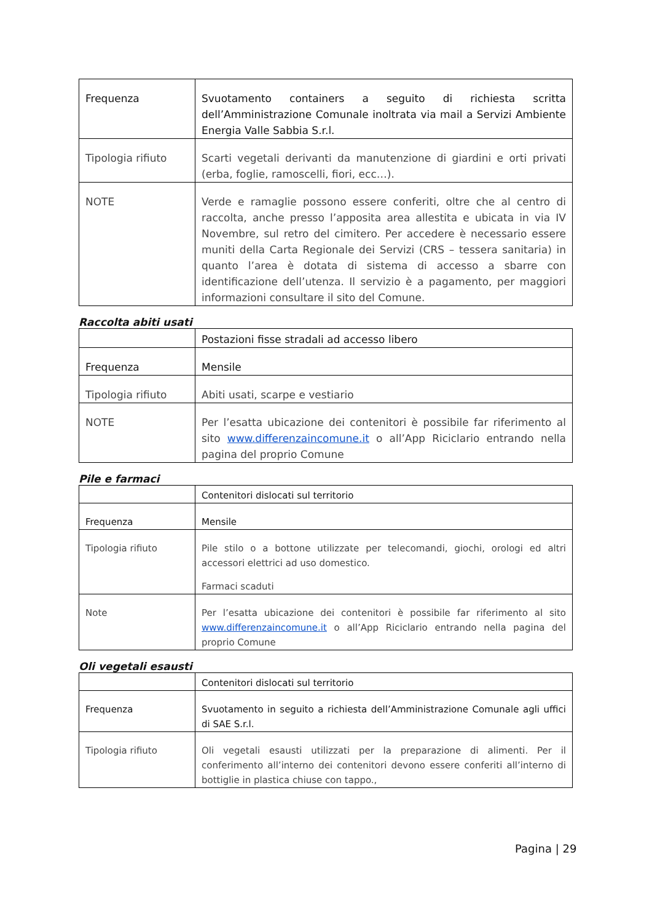| Frequenza | Svuotamento containers a seguito di richiesta scritta dell’Amministrazione Comunale inoltrata via mail a Servizi Ambiente Energia Valle Sabbia S.r.l. |
| Tipologia rifiuto | Scarti vegetali derivanti da manutenzione di giardini e orti privati (erba, foglie, ramoscelli, fiori, ecc…). |
| NOTE | Verde e ramaglie possono essere conferiti, oltre che al centro di raccolta, anche presso l’apposita area allestita e ubicata in via IV Novembre, sul retro del cimitero. Per accedere è necessario essere muniti della Carta Regionale dei Servizi (CRS – tessera sanitaria) in quanto l’area è dotata di sistema di accesso a sbarre con identificazione dell’utenza. Il servizio è a pagamento, per maggiori informazioni consultare il sito del Comune. |
Raccolta abiti usati
| | Postazioni fisse stradali ad accesso libero |
| Frequenza | Mensile |
| Tipologia rifiuto | Abiti usati, scarpe e vestiario |
| NOTE | Per l’esatta ubicazione dei contenitori è possibile far riferimento al sito www.differenzaincomune.it o all’App Riciclario entrando nella pagina del proprio Comune |
Pile e farmaci
| | Contenitori dislocati sul territorio |
| Frequenza | Mensile |
| Tipologia rifiuto | Pile stilo o a bottone utilizzate per telecomandi, giochi, orologi ed altri accessori elettrici ad uso domestico. Farmaci scaduti |
| Note | Per l’esatta ubicazione dei contenitori è possibile far riferimento al sito www.differenzaincomune.it o all’App Riciclario entrando nella pagina del proprio Comune |
Oli vegetali esausti
| | Contenitori dislocati sul territorio |
| Frequenza | Svuotamento in seguito a richiesta dell’Amministrazione Comunale agli uffici di SAE S.r.l. |
| Tipologia rifiuto | Oli vegetali esausti utilizzati per la preparazione di alimenti. Per il conferimento all’interno dei contenitori devono essere conferiti all’interno di bottiglie in plastica chiuse con tappo., |
Pagina | 29